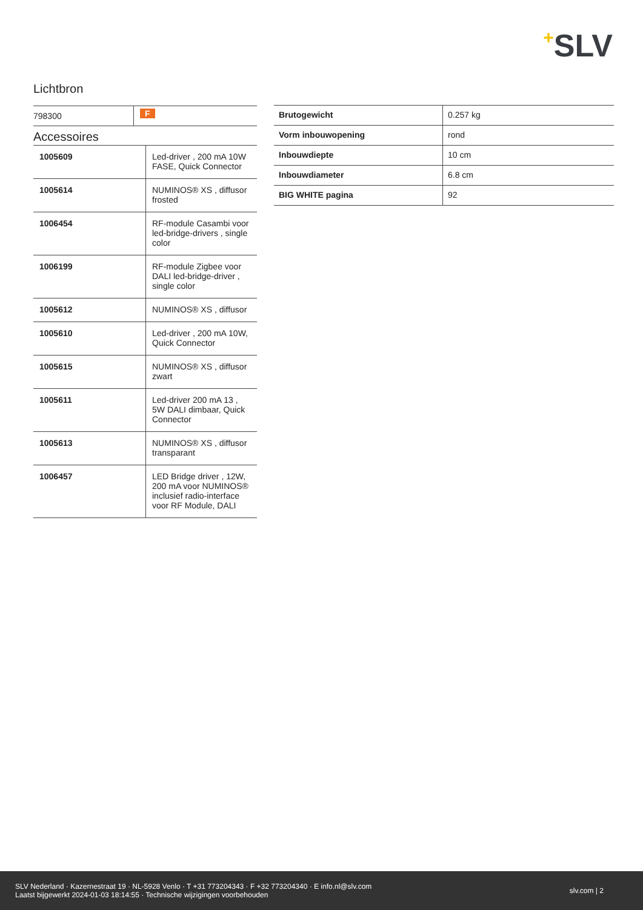+SLV
Lichtbron
| 798300 | F |
Accessoires
| 1005609 | Led-driver , 200 mA 10W FASE, Quick Connector |
| 1005614 | NUMINOS® XS , diffusor frosted |
| 1006454 | RF-module Casambi voor led-bridge-drivers , single color |
| 1006199 | RF-module Zigbee voor DALI led-bridge-driver , single color |
| 1005612 | NUMINOS® XS , diffusor |
| 1005610 | Led-driver , 200 mA 10W, Quick Connector |
| 1005615 | NUMINOS® XS , diffusor zwart |
| 1005611 | Led-driver 200 mA 13 , 5W DALI dimbaar, Quick Connector |
| 1005613 | NUMINOS® XS , diffusor transparant |
| 1006457 | LED Bridge driver , 12W, 200 mA voor NUMINOS® inclusief radio-interface voor RF Module, DALI |
| Brutogewicht | 0.257 kg |
| Vorm inbouwopening | rond |
| Inbouwdiepte | 10 cm |
| Inbouwdiameter | 6.8 cm |
| BIG WHITE pagina | 92 |
SLV Nederland · Kazernestraat 19 · NL-5928 Venlo · T +31 773204343 · F +32 773204340 · E info.nl@slv.com
Laatst bijgewerkt 2024-01-03 18:14:55 · Technische wijzigingen voorbehouden
slv.com | 2